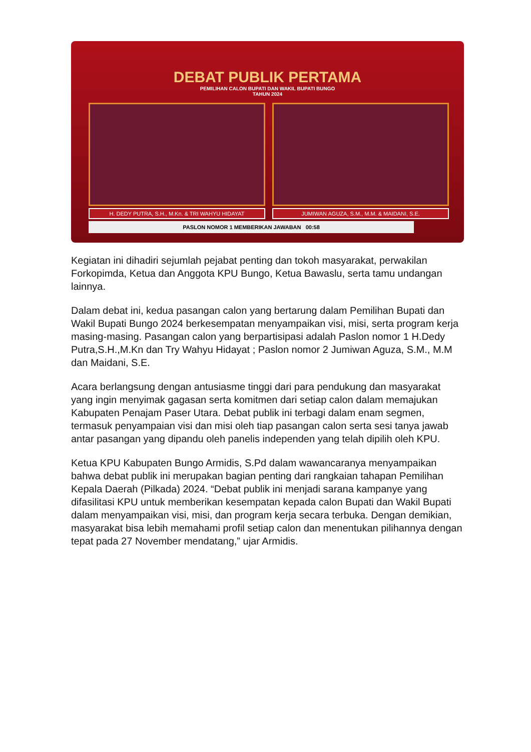DEBAT PUBLIK PERTAMA
PEMILIHAN CALON BUPATI DAN WAKIL BUPATI BUNGO
TAHUN 2024
H. DEDY PUTRA, S.H., M.Kn. & TRI WAHYU HIDAYAT
JUMIWAN AGUZA, S.M., M.M. & MAIDANI, S.E.
PASLON NOMOR 1 MEMBERIKAN JAWABAN 00:58
Kegiatan ini dihadiri sejumlah pejabat penting dan tokoh masyarakat, perwakilan Forkopimda, Ketua dan Anggota KPU Bungo, Ketua Bawaslu, serta tamu undangan lainnya.
Dalam debat ini, kedua pasangan calon yang bertarung dalam Pemilihan Bupati dan Wakil Bupati Bungo 2024 berkesempatan menyampaikan visi, misi, serta program kerja masing-masing. Pasangan calon yang berpartisipasi adalah Paslon nomor 1 H.Dedy Putra,S.H.,M.Kn dan Try Wahyu Hidayat ; Paslon nomor 2 Jumiwan Aguza, S.M., M.M dan Maidani, S.E.
Acara berlangsung dengan antusiasme tinggi dari para pendukung dan masyarakat yang ingin menyimak gagasan serta komitmen dari setiap calon dalam memajukan Kabupaten Penajam Paser Utara. Debat publik ini terbagi dalam enam segmen, termasuk penyampaian visi dan misi oleh tiap pasangan calon serta sesi tanya jawab antar pasangan yang dipandu oleh panelis independen yang telah dipilih oleh KPU.
Ketua KPU Kabupaten Bungo Armidis, S.Pd dalam wawancaranya menyampaikan bahwa debat publik ini merupakan bagian penting dari rangkaian tahapan Pemilihan Kepala Daerah (Pilkada) 2024. “Debat publik ini menjadi sarana kampanye yang difasilitasi KPU untuk memberikan kesempatan kepada calon Bupati dan Wakil Bupati dalam menyampaikan visi, misi, dan program kerja secara terbuka. Dengan demikian, masyarakat bisa lebih memahami profil setiap calon dan menentukan pilihannya dengan tepat pada 27 November mendatang,” ujar Armidis.